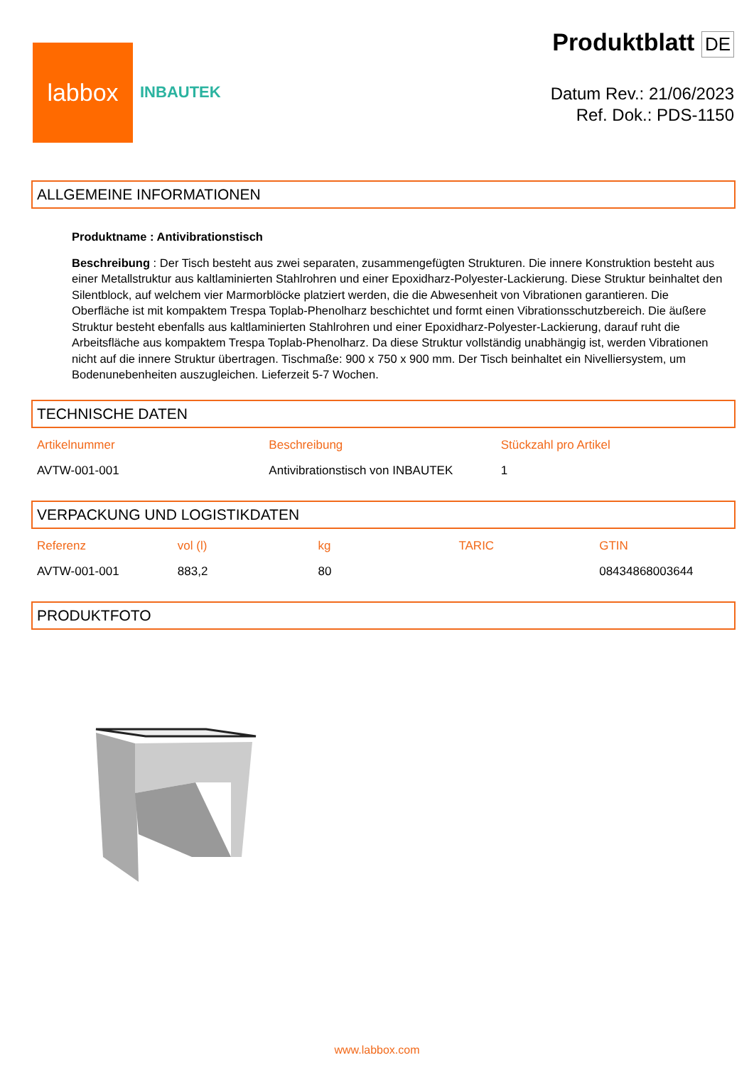labbox
INBAUTEK
Produktblatt DE
Datum Rev.: 21/06/2023
Ref. Dok.: PDS-1150
ALLGEMEINE INFORMATIONEN
Produktname : Antivibrationstisch
Beschreibung : Der Tisch besteht aus zwei separaten, zusammengefügten Strukturen. Die innere Konstruktion besteht aus einer Metallstruktur aus kaltlaminierten Stahlrohren und einer Epoxidharz-Polyester-Lackierung. Diese Struktur beinhaltet den Silentblock, auf welchem vier Marmorblöcke platziert werden, die die Abwesenheit von Vibrationen garantieren. Die Oberfläche ist mit kompaktem Trespa Toplab-Phenolharz beschichtet und formt einen Vibrationsschutzbereich. Die äußere Struktur besteht ebenfalls aus kaltlaminierten Stahlrohren und einer Epoxidharz-Polyester-Lackierung, darauf ruht die Arbeitsfläche aus kompaktem Trespa Toplab-Phenolharz. Da diese Struktur vollständig unabhängig ist, werden Vibrationen nicht auf die innere Struktur übertragen. Tischmaße: 900 x 750 x 900 mm. Der Tisch beinhaltet ein Nivelliersystem, um Bodenunebenheiten auszugleichen. Lieferzeit 5-7 Wochen.
TECHNISCHE DATEN
| Artikelnummer | Beschreibung | Stückzahl pro Artikel |
| --- | --- | --- |
| AVTW-001-001 | Antivibrationstisch von INBAUTEK | 1 |
VERPACKUNG UND LOGISTIKDATEN
| Referenz | vol (l) | kg | TARIC | GTIN |
| --- | --- | --- | --- | --- |
| AVTW-001-001 | 883,2 | 80 | | 08434868003644 |
PRODUKTFOTO
www.labbox.com